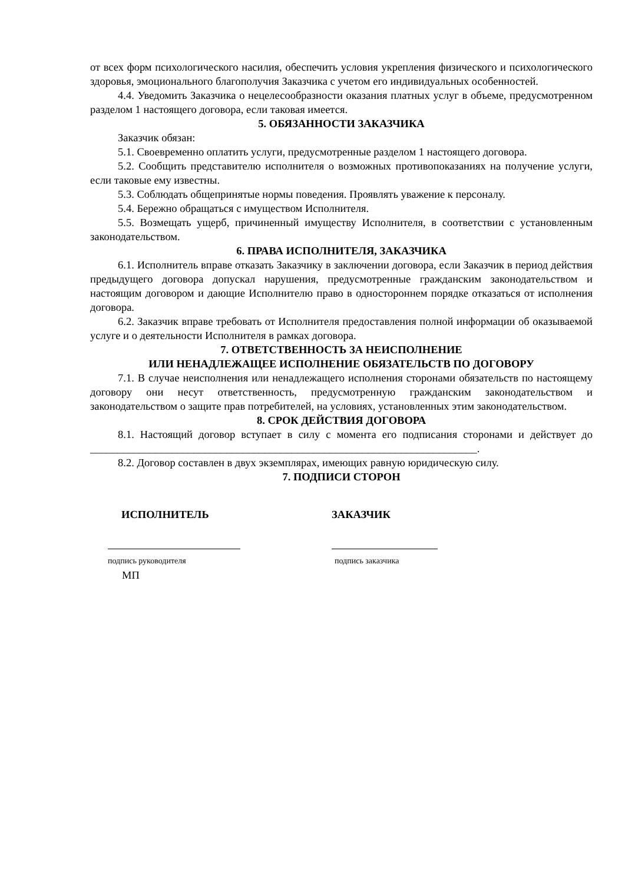от всех форм психологического насилия, обеспечить условия укрепления физического и психологического здоровья, эмоционального благополучия Заказчика с учетом его индивидуальных особенностей.
4.4. Уведомить Заказчика о нецелесообразности оказания платных услуг в объеме, предусмотренном разделом 1 настоящего договора, если таковая имеется.
5. ОБЯЗАННОСТИ ЗАКАЗЧИКА
Заказчик обязан:
5.1. Своевременно оплатить услуги, предусмотренные разделом 1 настоящего договора.
5.2. Сообщить представителю исполнителя о возможных противопоказаниях на получение услуги, если таковые ему известны.
5.3. Соблюдать общепринятые нормы поведения. Проявлять уважение к персоналу.
5.4. Бережно обращаться с имуществом Исполнителя.
5.5. Возмещать ущерб, причиненный имуществу Исполнителя, в соответствии с установленным законодательством.
6. ПРАВА ИСПОЛНИТЕЛЯ, ЗАКАЗЧИКА
6.1. Исполнитель вправе отказать Заказчику в заключении договора, если Заказчик в период действия предыдущего договора допускал нарушения, предусмотренные гражданским законодательством и настоящим договором и дающие Исполнителю право в одностороннем порядке отказаться от исполнения договора.
6.2. Заказчик вправе требовать от Исполнителя предоставления полной информации об оказываемой услуге и о деятельности Исполнителя в рамках договора.
7. ОТВЕТСТВЕННОСТЬ ЗА НЕИСПОЛНЕНИЕ
ИЛИ НЕНАДЛЕЖАЩЕЕ ИСПОЛНЕНИЕ ОБЯЗАТЕЛЬСТВ ПО ДОГОВОРУ
7.1. В случае неисполнения или ненадлежащего исполнения сторонами обязательств по настоящему договору они несут ответственность, предусмотренную гражданским законодательством и законодательством о защите прав потребителей, на условиях, установленных этим законодательством.
8. СРОК ДЕЙСТВИЯ ДОГОВОРА
8.1. Настоящий договор вступает в силу с момента его подписания сторонами и действует до _______________________________________________________________________.
8.2. Договор составлен в двух экземплярах, имеющих равную юридическую силу.
7. ПОДПИСИ СТОРОН
ИСПОЛНИТЕЛЬ
подпись руководителя
МП
ЗАКАЗЧИК
подпись заказчика